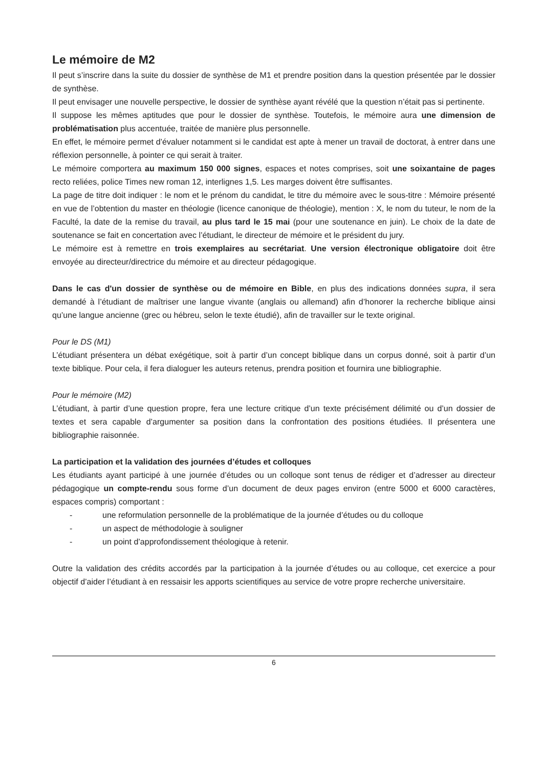Le mémoire de M2
Il peut s’inscrire dans la suite du dossier de synthèse de M1 et prendre position dans la question présentée par le dossier de synthèse.
Il peut envisager une nouvelle perspective, le dossier de synthèse ayant révélé que la question n’était pas si pertinente.
Il suppose les mêmes aptitudes que pour le dossier de synthèse. Toutefois, le mémoire aura une dimension de problématisation plus accentuée, traitée de manière plus personnelle.
En effet, le mémoire permet d’évaluer notamment si le candidat est apte à mener un travail de doctorat, à entrer dans une réflexion personnelle, à pointer ce qui serait à traiter.
Le mémoire comportera au maximum 150 000 signes, espaces et notes comprises, soit une soixantaine de pages recto reliées, police Times new roman 12, interlignes 1,5. Les marges doivent être suffisantes.
La page de titre doit indiquer : le nom et le prénom du candidat, le titre du mémoire avec le sous-titre : Mémoire présenté en vue de l’obtention du master en théologie (licence canonique de théologie), mention : X, le nom du tuteur, le nom de la Faculté, la date de la remise du travail, au plus tard le 15 mai (pour une soutenance en juin). Le choix de la date de soutenance se fait en concertation avec l’étudiant, le directeur de mémoire et le président du jury.
Le mémoire est à remettre en trois exemplaires au secrétariat. Une version électronique obligatoire doit être envoyée au directeur/directrice du mémoire et au directeur pédagogique.
Dans le cas d'un dossier de synthèse ou de mémoire en Bible, en plus des indications données supra, il sera demandé à l’étudiant de maîtriser une langue vivante (anglais ou allemand) afin d’honorer la recherche biblique ainsi qu’une langue ancienne (grec ou hébreu, selon le texte étudié), afin de travailler sur le texte original.
Pour le DS (M1)
L’étudiant présentera un débat exégétique, soit à partir d’un concept biblique dans un corpus donné, soit à partir d’un texte biblique. Pour cela, il fera dialoguer les auteurs retenus, prendra position et fournira une bibliographie.
Pour le mémoire (M2)
L’étudiant, à partir d’une question propre, fera une lecture critique d’un texte précisément délimité ou d’un dossier de textes et sera capable d’argumenter sa position dans la confrontation des positions étudiées. Il présentera une bibliographie raisonnée.
La participation et la validation des journées d’études et colloques
Les étudiants ayant participé à une journée d’études ou un colloque sont tenus de rédiger et d’adresser au directeur pédagogique un compte-rendu sous forme d’un document de deux pages environ (entre 5000 et 6000 caractères, espaces compris) comportant :
- une reformulation personnelle de la problématique de la journée d’études ou du colloque
- un aspect de méthodologie à souligner
- un point d’approfondissement théologique à retenir.
Outre la validation des crédits accordés par la participation à la journée d’études ou au colloque, cet exercice a pour objectif d’aider l’étudiant à en ressaisir les apports scientifiques au service de votre propre recherche universitaire.
6